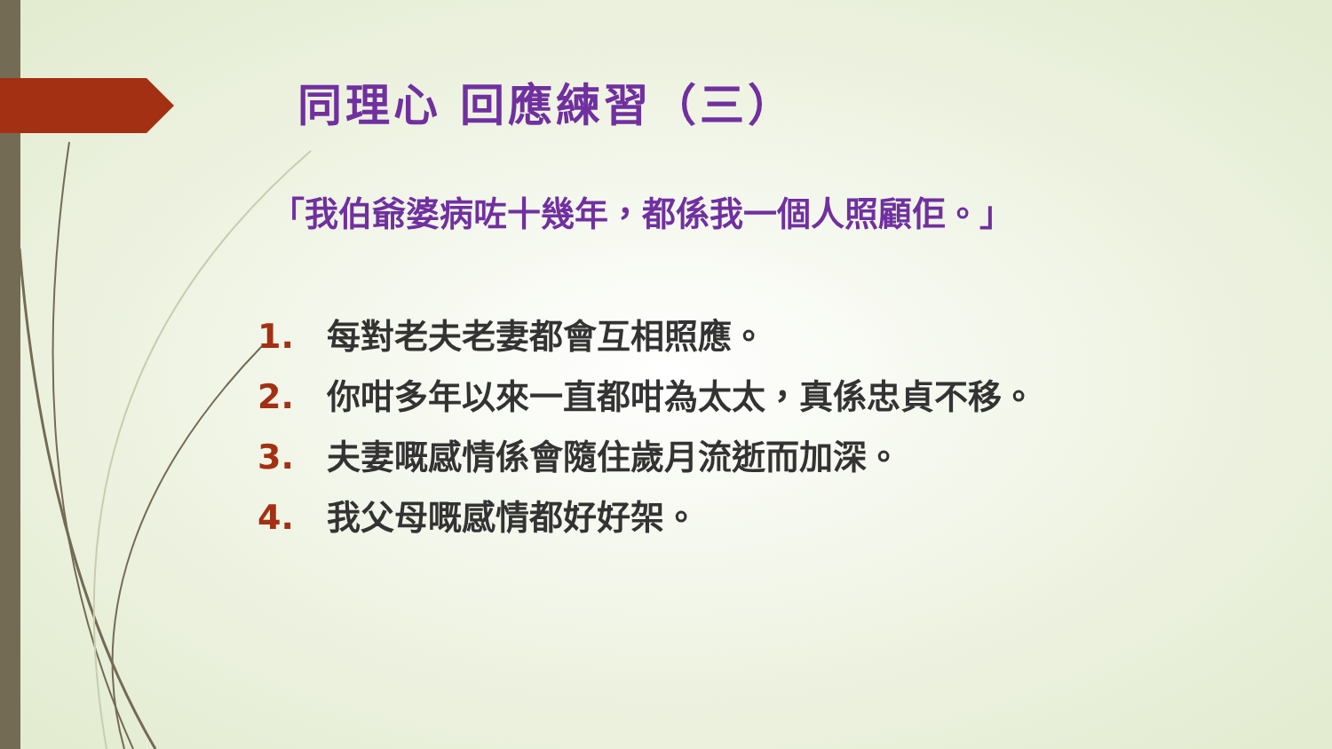同理心 回應練習（三）
「我伯爺婆病咗十幾年，都係我一個人照顧佢。」
1. 每對老夫老妻都會互相照應。
2. 你咁多年以來一直都咁為太太，真係忠貞不移。
3. 夫妻嘅感情係會隨住歲月流逝而加深。
4. 我父母嘅感情都好好架。